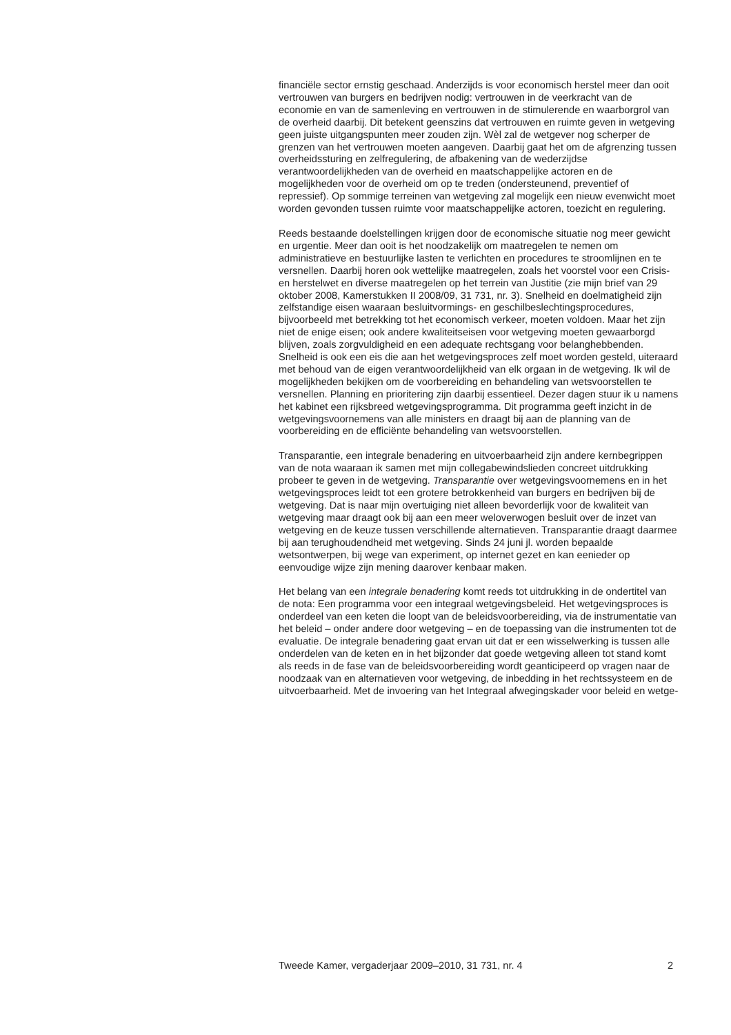financiële sector ernstig geschaad. Anderzijds is voor economisch herstel meer dan ooit vertrouwen van burgers en bedrijven nodig: vertrouwen in de veerkracht van de economie en van de samenleving en vertrouwen in de stimulerende en waarborgrol van de overheid daarbij. Dit betekent geenszins dat vertrouwen en ruimte geven in wetgeving geen juiste uitgangspunten meer zouden zijn. Wèl zal de wetgever nog scherper de grenzen van het vertrouwen moeten aangeven. Daarbij gaat het om de afgrenzing tussen overheidssturing en zelfregulering, de afbakening van de wederzijdse verantwoordelijkheden van de overheid en maatschappelijke actoren en de mogelijkheden voor de overheid om op te treden (ondersteunend, preventief of repressief). Op sommige terreinen van wetgeving zal mogelijk een nieuw evenwicht moet worden gevonden tussen ruimte voor maatschappelijke actoren, toezicht en regulering.
Reeds bestaande doelstellingen krijgen door de economische situatie nog meer gewicht en urgentie. Meer dan ooit is het noodzakelijk om maatregelen te nemen om administratieve en bestuurlijke lasten te verlichten en procedures te stroomlijnen en te versnellen. Daarbij horen ook wettelijke maatregelen, zoals het voorstel voor een Crisis- en herstelwet en diverse maatregelen op het terrein van Justitie (zie mijn brief van 29 oktober 2008, Kamerstukken II 2008/09, 31 731, nr. 3). Snelheid en doelmatigheid zijn zelfstandige eisen waaraan besluitvormings- en geschilbeslechtingsprocedures, bijvoorbeeld met betrekking tot het economisch verkeer, moeten voldoen. Maar het zijn niet de enige eisen; ook andere kwaliteitseisen voor wetgeving moeten gewaarborgd blijven, zoals zorgvuldigheid en een adequate rechtsgang voor belanghebbenden.
Snelheid is ook een eis die aan het wetgevingsproces zelf moet worden gesteld, uiteraard met behoud van de eigen verantwoordelijkheid van elk orgaan in de wetgeving. Ik wil de mogelijkheden bekijken om de voorbereiding en behandeling van wetsvoorstellen te versnellen. Planning en prioritering zijn daarbij essentieel. Dezer dagen stuur ik u namens het kabinet een rijksbreed wetgevingsprogramma. Dit programma geeft inzicht in de wetgevingsvoornemens van alle ministers en draagt bij aan de planning van de voorbereiding en de efficiënte behandeling van wetsvoorstellen.
Transparantie, een integrale benadering en uitvoerbaarheid zijn andere kernbegrippen van de nota waaraan ik samen met mijn collegabewindslieden concreet uitdrukking probeer te geven in de wetgeving. Transparantie over wetgevingsvoornemens en in het wetgevingsproces leidt tot een grotere betrokkenheid van burgers en bedrijven bij de wetgeving. Dat is naar mijn overtuiging niet alleen bevorderlijk voor de kwaliteit van wetgeving maar draagt ook bij aan een meer weloverwogen besluit over de inzet van wetgeving en de keuze tussen verschillende alternatieven. Transparantie draagt daarmee bij aan terughoudendheid met wetgeving. Sinds 24 juni jl. worden bepaalde wetsontwerpen, bij wege van experiment, op internet gezet en kan eenieder op eenvoudige wijze zijn mening daarover kenbaar maken.
Het belang van een integrale benadering komt reeds tot uitdrukking in de ondertitel van de nota: Een programma voor een integraal wetgevingsbeleid. Het wetgevingsproces is onderdeel van een keten die loopt van de beleidsvoorbereiding, via de instrumentatie van het beleid – onder andere door wetgeving – en de toepassing van die instrumenten tot de evaluatie. De integrale benadering gaat ervan uit dat er een wisselwerking is tussen alle onderdelen van de keten en in het bijzonder dat goede wetgeving alleen tot stand komt als reeds in de fase van de beleidsvoorbereiding wordt geanticipeerd op vragen naar de noodzaak van en alternatieven voor wetgeving, de inbedding in het rechtssysteem en de uitvoerbaarheid. Met de invoering van het Integraal afwegingskader voor beleid en wetge-
Tweede Kamer, vergaderjaar 2009–2010, 31 731, nr. 4 2